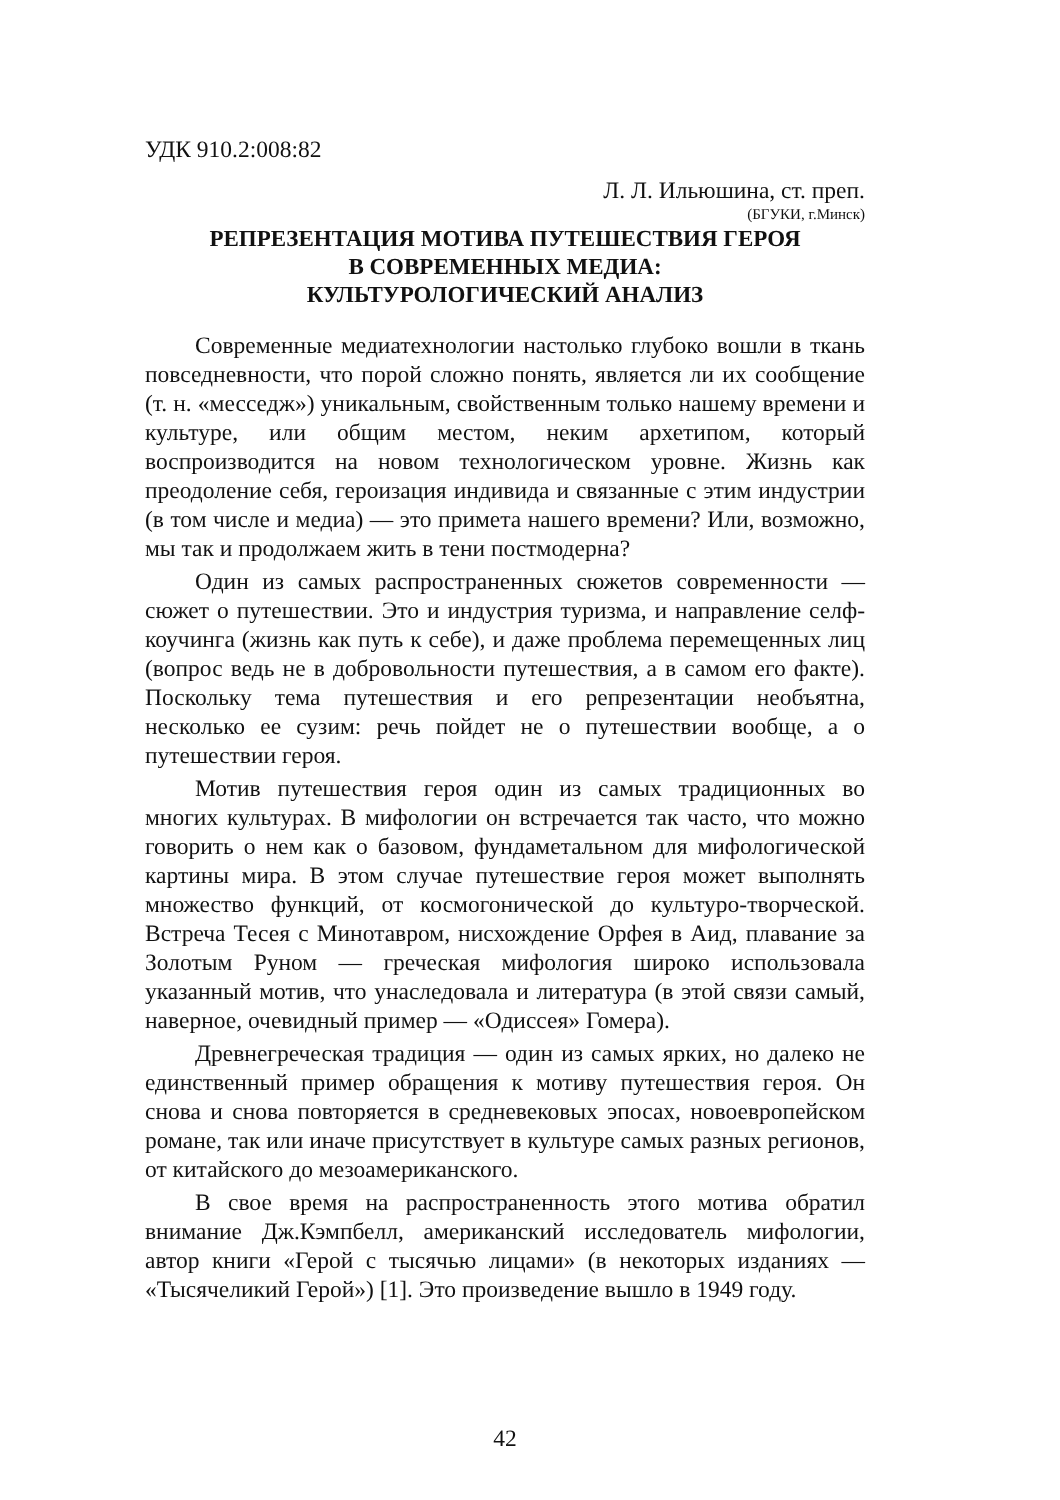УДК 910.2:008:82
Л. Л. Ильюшина, ст. преп.
(БГУКИ, г.Минск)
РЕПРЕЗЕНТАЦИЯ МОТИВА ПУТЕШЕСТВИЯ ГЕРОЯ
В СОВРЕМЕННЫХ МЕДИА:
КУЛЬТУРОЛОГИЧЕСКИЙ АНАЛИЗ
Современные медиатехнологии настолько глубоко вошли в ткань повседневности, что порой сложно понять, является ли их сообщение (т. н. «месседж») уникальным, свойственным только нашему времени и культуре, или общим местом, неким архетипом, который воспроизводится на новом технологическом уровне. Жизнь как преодоление себя, героизация индивида и связанные с этим индустрии (в том числе и медиа) — это примета нашего времени? Или, возможно, мы так и продолжаем жить в тени постмодерна?
Один из самых распространенных сюжетов современности — сюжет о путешествии. Это и индустрия туризма, и направление селф-коучинга (жизнь как путь к себе), и даже проблема перемещенных лиц (вопрос ведь не в добровольности путешествия, а в самом его факте). Поскольку тема путешествия и его репрезентации необъятна, несколько ее сузим: речь пойдет не о путешествии вообще, а о путешествии героя.
Мотив путешествия героя один из самых традиционных во многих культурах. В мифологии он встречается так часто, что можно говорить о нем как о базовом, фундаметальном для мифологической картины мира. В этом случае путешествие героя может выполнять множество функций, от космогонической до культуро-творческой. Встреча Тесея с Минотавром, нисхождение Орфея в Аид, плавание за Золотым Руном — греческая мифология широко использовала указанный мотив, что унаследовала и литература (в этой связи самый, наверное, очевидный пример — «Одиссея» Гомера).
Древнегреческая традиция — один из самых ярких, но далеко не единственный пример обращения к мотиву путешествия героя. Он снова и снова повторяется в средневековых эпосах, новоевропейском романе, так или иначе присутствует в культуре самых разных регионов, от китайского до мезоамериканского.
В свое время на распространенность этого мотива обратил внимание Дж.Кэмпбелл, американский исследователь мифологии, автор книги «Герой с тысячью лицами» (в некоторых изданиях — «Тысячеликий Герой») [1]. Это произведение вышло в 1949 году.
42